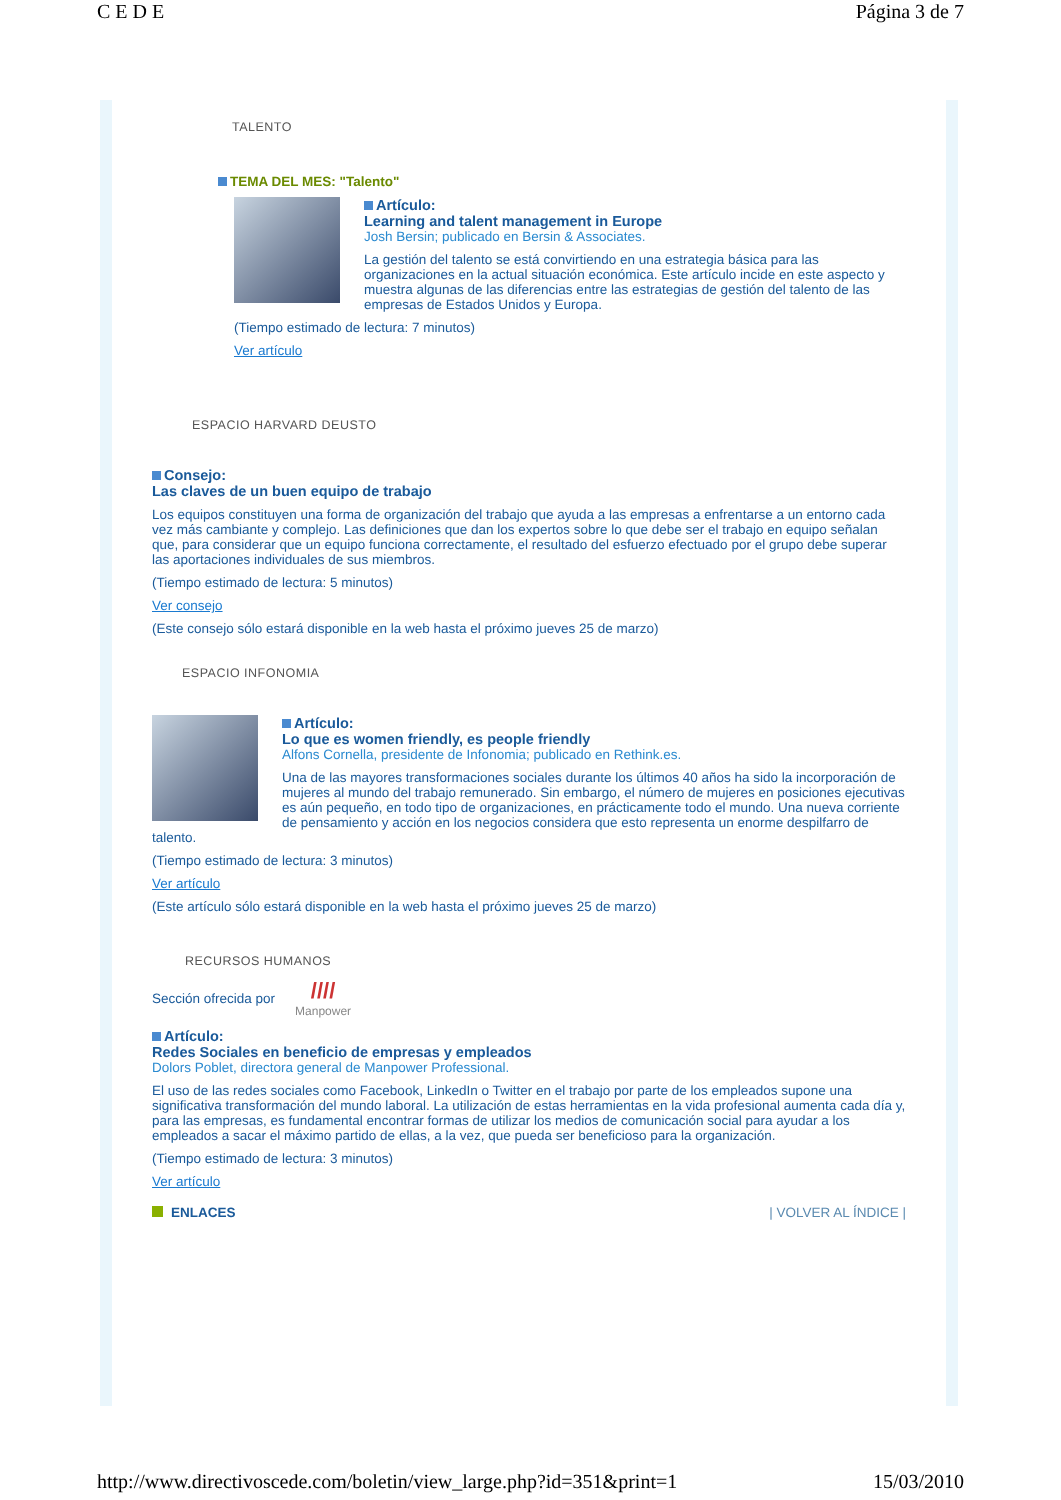C E D E Página 3 de 7
TALENTO
TEMA DEL MES: "Talento"
Artículo:
Learning and talent management in Europe
Josh Bersin; publicado en Bersin & Associates.
La gestión del talento se está convirtiendo en una estrategia básica para las organizaciones en la actual situación económica. Este artículo incide en este aspecto y muestra algunas de las diferencias entre las estrategias de gestión del talento de las empresas de Estados Unidos y Europa.
(Tiempo estimado de lectura: 7 minutos)
Ver artículo
ESPACIO HARVARD DEUSTO
Consejo:
Las claves de un buen equipo de trabajo
Los equipos constituyen una forma de organización del trabajo que ayuda a las empresas a enfrentarse a un entorno cada vez más cambiante y complejo. Las definiciones que dan los expertos sobre lo que debe ser el trabajo en equipo señalan que, para considerar que un equipo funciona correctamente, el resultado del esfuerzo efectuado por el grupo debe superar las aportaciones individuales de sus miembros.
(Tiempo estimado de lectura: 5 minutos)
Ver consejo
(Este consejo sólo estará disponible en la web hasta el próximo jueves 25 de marzo)
ESPACIO INFONOMIA
Artículo:
Lo que es women friendly, es people friendly
Alfons Cornella, presidente de Infonomia; publicado en Rethink.es.
Una de las mayores transformaciones sociales durante los últimos 40 años ha sido la incorporación de mujeres al mundo del trabajo remunerado. Sin embargo, el número de mujeres en posiciones ejecutivas es aún pequeño, en todo tipo de organizaciones, en prácticamente todo el mundo. Una nueva corriente de pensamiento y acción en los negocios considera que esto representa un enorme despilfarro de talento.
(Tiempo estimado de lectura: 3 minutos)
Ver artículo
(Este artículo sólo estará disponible en la web hasta el próximo jueves 25 de marzo)
RECURSOS HUMANOS
Sección ofrecida por ////
Manpower
Artículo:
Redes Sociales en beneficio de empresas y empleados
Dolors Poblet, directora general de Manpower Professional.
El uso de las redes sociales como Facebook, LinkedIn o Twitter en el trabajo por parte de los empleados supone una significativa transformación del mundo laboral. La utilización de estas herramientas en la vida profesional aumenta cada día y, para las empresas, es fundamental encontrar formas de utilizar los medios de comunicación social para ayudar a los empleados a sacar el máximo partido de ellas, a la vez, que pueda ser beneficioso para la organización.
(Tiempo estimado de lectura: 3 minutos)
Ver artículo
ENLACES | VOLVER AL ÍNDICE |
http://www.directivoscede.com/boletin/view_large.php?id=351&print=1 15/03/2010